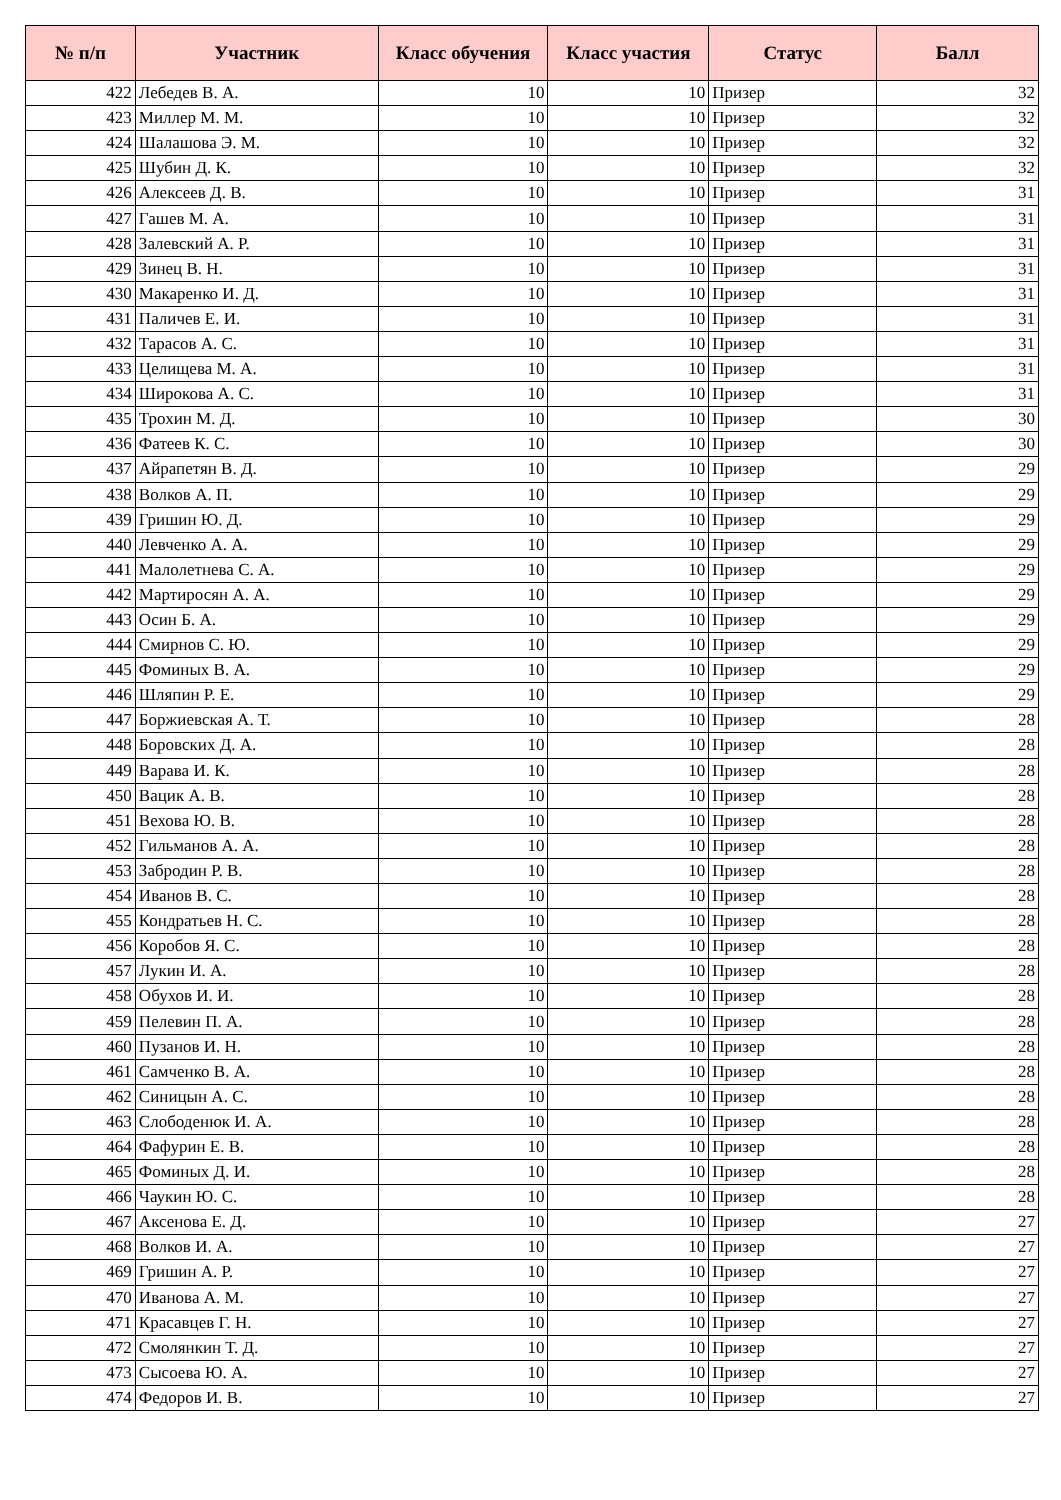| № п/п | Участник | Класс обучения | Класс участия | Статус | Балл |
| --- | --- | --- | --- | --- | --- |
| 422 | Лебедев В. А. | 10 | 10 | Призер | 32 |
| 423 | Миллер М. М. | 10 | 10 | Призер | 32 |
| 424 | Шалашова Э. М. | 10 | 10 | Призер | 32 |
| 425 | Шубин Д. К. | 10 | 10 | Призер | 32 |
| 426 | Алексеев Д. В. | 10 | 10 | Призер | 31 |
| 427 | Гашев М. А. | 10 | 10 | Призер | 31 |
| 428 | Залевский А. Р. | 10 | 10 | Призер | 31 |
| 429 | Зинец В. Н. | 10 | 10 | Призер | 31 |
| 430 | Макаренко И. Д. | 10 | 10 | Призер | 31 |
| 431 | Паличев Е. И. | 10 | 10 | Призер | 31 |
| 432 | Тарасов А. С. | 10 | 10 | Призер | 31 |
| 433 | Целищева М. А. | 10 | 10 | Призер | 31 |
| 434 | Широкова А. С. | 10 | 10 | Призер | 31 |
| 435 | Трохин М. Д. | 10 | 10 | Призер | 30 |
| 436 | Фатеев К. С. | 10 | 10 | Призер | 30 |
| 437 | Айрапетян В. Д. | 10 | 10 | Призер | 29 |
| 438 | Волков А. П. | 10 | 10 | Призер | 29 |
| 439 | Гришин Ю. Д. | 10 | 10 | Призер | 29 |
| 440 | Левченко А. А. | 10 | 10 | Призер | 29 |
| 441 | Малолетнева С. А. | 10 | 10 | Призер | 29 |
| 442 | Мартиросян А. А. | 10 | 10 | Призер | 29 |
| 443 | Осин Б. А. | 10 | 10 | Призер | 29 |
| 444 | Смирнов С. Ю. | 10 | 10 | Призер | 29 |
| 445 | Фоминых В. А. | 10 | 10 | Призер | 29 |
| 446 | Шляпин Р. Е. | 10 | 10 | Призер | 29 |
| 447 | Боржиевская А. Т. | 10 | 10 | Призер | 28 |
| 448 | Боровских Д. А. | 10 | 10 | Призер | 28 |
| 449 | Варава И. К. | 10 | 10 | Призер | 28 |
| 450 | Вацик А. В. | 10 | 10 | Призер | 28 |
| 451 | Вехова Ю. В. | 10 | 10 | Призер | 28 |
| 452 | Гильманов А. А. | 10 | 10 | Призер | 28 |
| 453 | Забродин Р. В. | 10 | 10 | Призер | 28 |
| 454 | Иванов В. С. | 10 | 10 | Призер | 28 |
| 455 | Кондратьев Н. С. | 10 | 10 | Призер | 28 |
| 456 | Коробов Я. С. | 10 | 10 | Призер | 28 |
| 457 | Лукин И. А. | 10 | 10 | Призер | 28 |
| 458 | Обухов И. И. | 10 | 10 | Призер | 28 |
| 459 | Пелевин П. А. | 10 | 10 | Призер | 28 |
| 460 | Пузанов И. Н. | 10 | 10 | Призер | 28 |
| 461 | Самченко В. А. | 10 | 10 | Призер | 28 |
| 462 | Синицын А. С. | 10 | 10 | Призер | 28 |
| 463 | Слободенюк И. А. | 10 | 10 | Призер | 28 |
| 464 | Фафурин Е. В. | 10 | 10 | Призер | 28 |
| 465 | Фоминых Д. И. | 10 | 10 | Призер | 28 |
| 466 | Чаукин Ю. С. | 10 | 10 | Призер | 28 |
| 467 | Аксенова Е. Д. | 10 | 10 | Призер | 27 |
| 468 | Волков И. А. | 10 | 10 | Призер | 27 |
| 469 | Гришин А. Р. | 10 | 10 | Призер | 27 |
| 470 | Иванова А. М. | 10 | 10 | Призер | 27 |
| 471 | Красавцев Г. Н. | 10 | 10 | Призер | 27 |
| 472 | Смолянкин Т. Д. | 10 | 10 | Призер | 27 |
| 473 | Сысоева Ю. А. | 10 | 10 | Призер | 27 |
| 474 | Федоров И. В. | 10 | 10 | Призер | 27 |